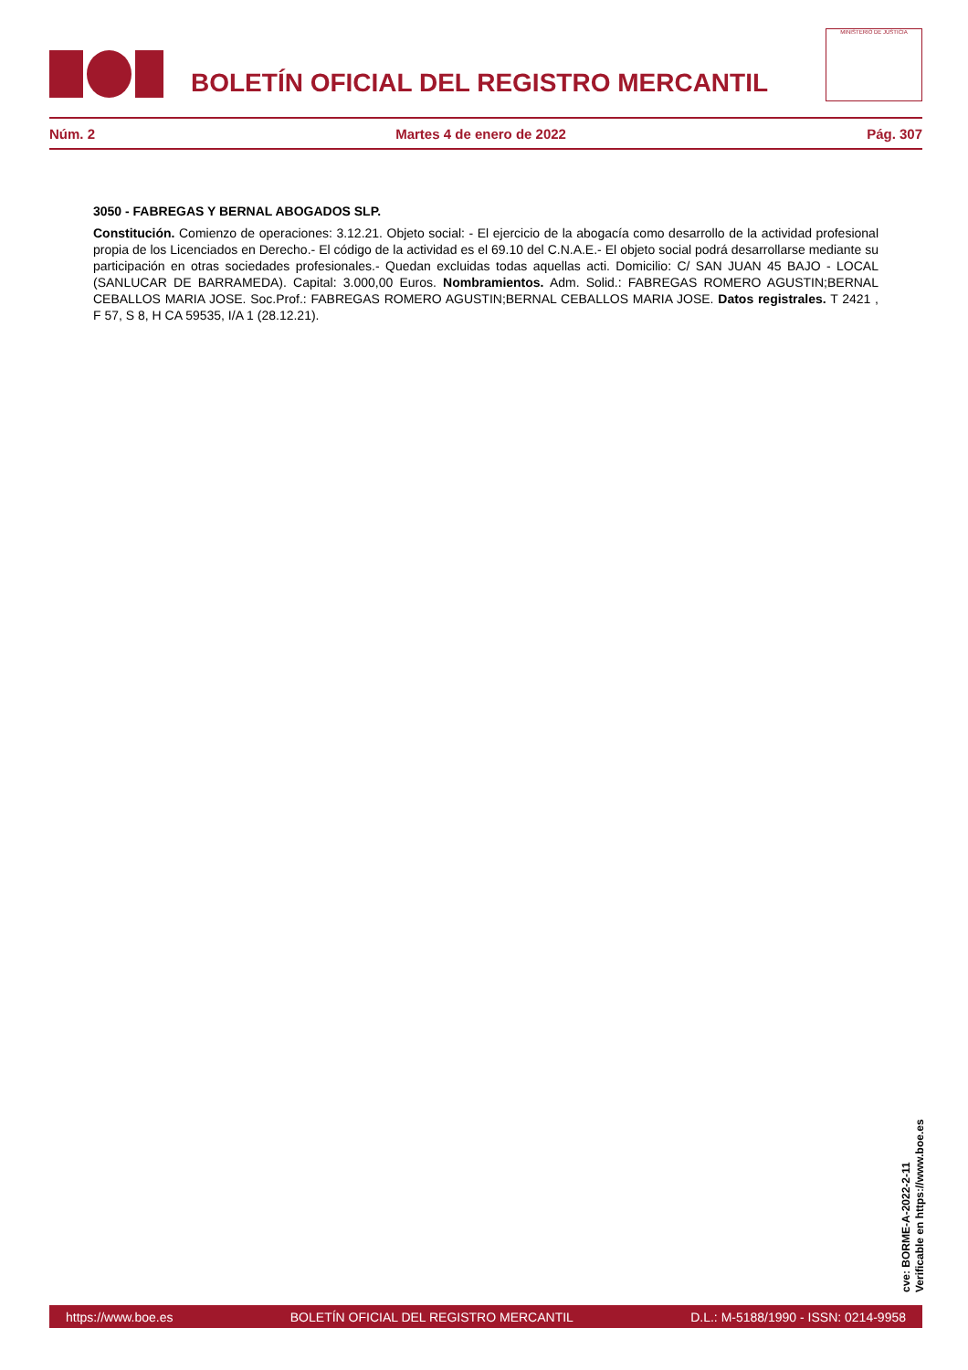BOLETÍN OFICIAL DEL REGISTRO MERCANTIL
MINISTERIO DE JUSTICIA
Núm. 2 Martes 4 de enero de 2022 Pág. 307
3050 - FABREGAS Y BERNAL ABOGADOS SLP.
Constitución. Comienzo de operaciones: 3.12.21. Objeto social: - El ejercicio de la abogacía como desarrollo de la actividad profesional propia de los Licenciados en Derecho.- El código de la actividad es el 69.10 del C.N.A.E.- El objeto social podrá desarrollarse mediante su participación en otras sociedades profesionales.- Quedan excluidas todas aquellas acti. Domicilio: C/ SAN JUAN 45 BAJO - LOCAL (SANLUCAR DE BARRAMEDA). Capital: 3.000,00 Euros. Nombramientos. Adm. Solid.: FABREGAS ROMERO AGUSTIN;BERNAL CEBALLOS MARIA JOSE. Soc.Prof.: FABREGAS ROMERO AGUSTIN;BERNAL CEBALLOS MARIA JOSE. Datos registrales. T 2421 , F 57, S 8, H CA 59535, I/A 1 (28.12.21).
cve: BORME-A-2022-2-11
Verificable en https://www.boe.es
https://www.boe.es BOLETÍN OFICIAL DEL REGISTRO MERCANTIL D.L.: M-5188/1990 - ISSN: 0214-9958